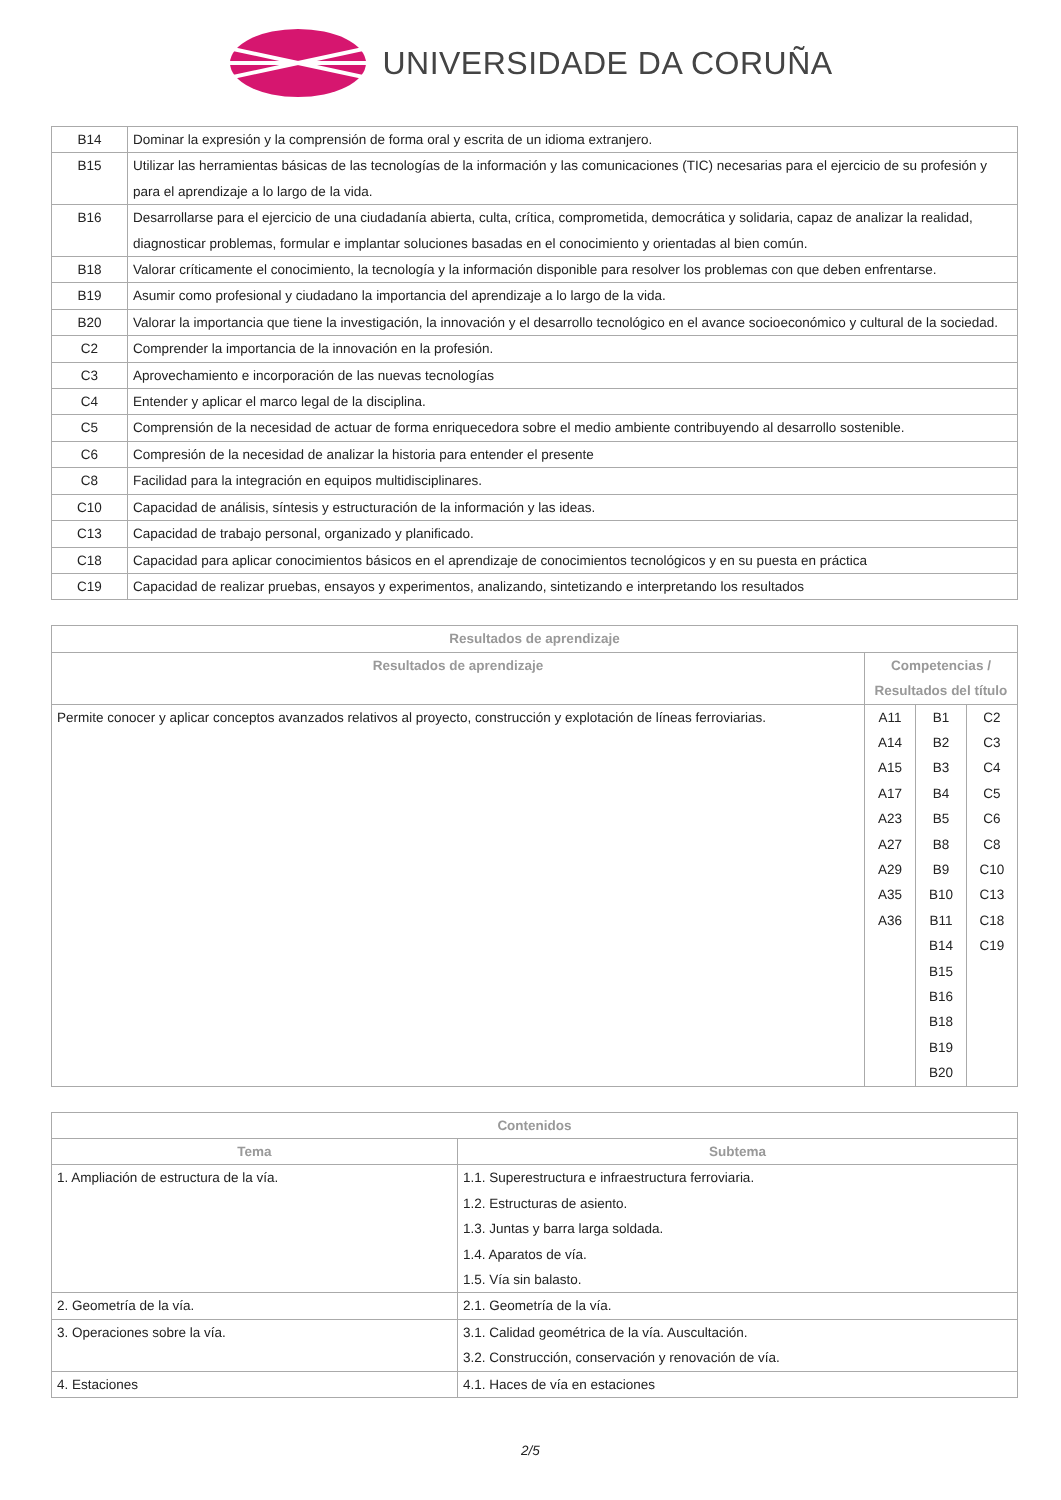UNIVERSIDADE DA CORUÑA
| B14 | Dominar la expresión y la comprensión de forma oral y escrita de un idioma extranjero. |
| B15 | Utilizar las herramientas básicas de las tecnologías de la información y las comunicaciones (TIC) necesarias para el ejercicio de su profesión y para el aprendizaje a lo largo de la vida. |
| B16 | Desarrollarse para el ejercicio de una ciudadanía abierta, culta, crítica, comprometida, democrática y solidaria, capaz de analizar la realidad, diagnosticar problemas, formular e implantar soluciones basadas en el conocimiento y orientadas al bien común. |
| B18 | Valorar críticamente el conocimiento, la tecnología y la información disponible para resolver los problemas con que deben enfrentarse. |
| B19 | Asumir como profesional y ciudadano la importancia del aprendizaje a lo largo de la vida. |
| B20 | Valorar la importancia que tiene la investigación, la innovación y el desarrollo tecnológico en el avance socioeconómico y cultural de la sociedad. |
| C2 | Comprender la importancia de la innovación en la profesión. |
| C3 | Aprovechamiento e incorporación de las nuevas tecnologías |
| C4 | Entender y aplicar el marco legal de la disciplina. |
| C5 | Comprensión de la necesidad de actuar de forma enriquecedora sobre el medio ambiente contribuyendo al desarrollo sostenible. |
| C6 | Compresión de la necesidad de analizar la historia para entender el presente |
| C8 | Facilidad para la integración en equipos multidisciplinares. |
| C10 | Capacidad de análisis, síntesis y estructuración de la información y las ideas. |
| C13 | Capacidad de trabajo personal, organizado y planificado. |
| C18 | Capacidad para aplicar conocimientos básicos en el aprendizaje de conocimientos tecnológicos y en su puesta en práctica |
| C19 | Capacidad de realizar pruebas, ensayos y experimentos, analizando, sintetizando e interpretando los resultados |
| Resultados de aprendizaje | | | |
| --- | --- | --- | --- |
| Resultados de aprendizaje | Competencias / Resultados del título | | |
| Permite conocer y aplicar conceptos avanzados relativos al proyecto, construcción y explotación de líneas ferroviarias. | A11 A14 A15 A17 A23 A27 A29 A35 A36 | B1 B2 B3 B4 B5 B8 B9 B10 B11 B14 B15 B16 B18 B19 B20 | C2 C3 C4 C5 C6 C8 C10 C13 C18 C19 |
| Contenidos | |
| --- | --- |
| Tema | Subtema |
| 1. Ampliación de estructura de la vía. | 1.1. Superestructura e infraestructura ferroviaria. 1.2. Estructuras de asiento. 1.3. Juntas y barra larga soldada. 1.4. Aparatos de vía. 1.5. Vía sin balasto. |
| 2. Geometría de la vía. | 2.1. Geometría de la vía. |
| 3. Operaciones sobre la vía. | 3.1. Calidad geométrica de la vía. Auscultación. 3.2. Construcción, conservación y renovación de vía. |
| 4. Estaciones | 4.1. Haces de vía en estaciones |
2/5